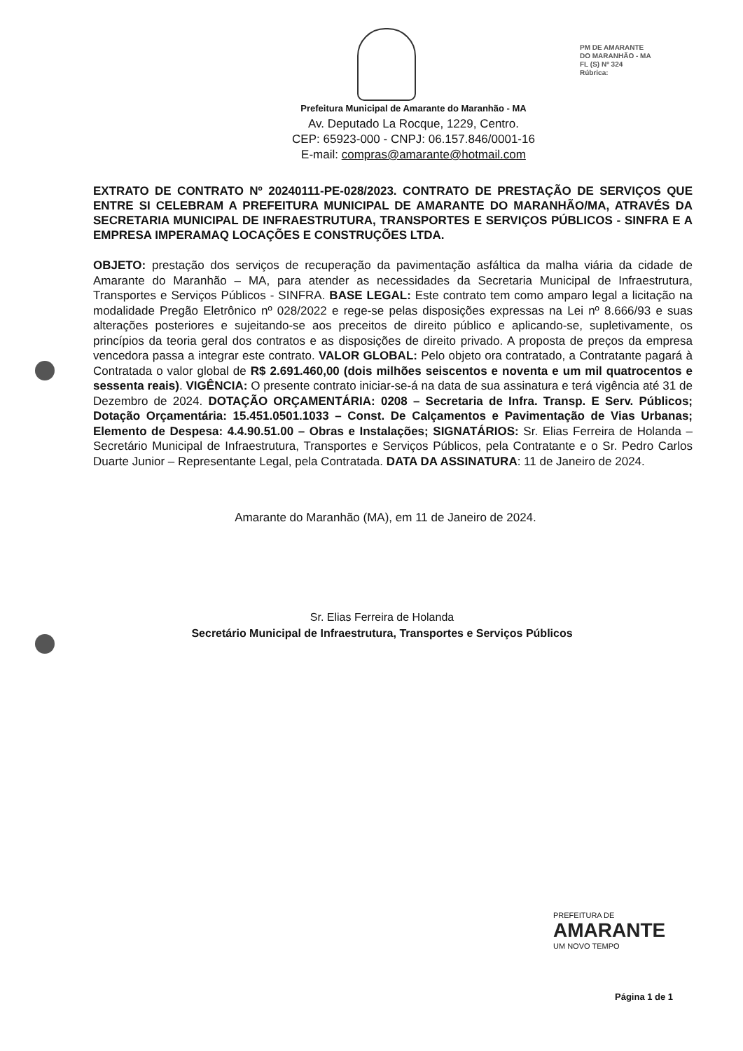PM DE AMARANTE
DO MARANHÃO - MA
FL (S) Nº 324
Rúbrica:
Prefeitura Municipal de Amarante do Maranhão - MA
Av. Deputado La Rocque, 1229, Centro.
CEP: 65923-000 - CNPJ: 06.157.846/0001-16
E-mail: compras@amarante@hotmail.com
EXTRATO DE CONTRATO Nº 20240111-PE-028/2023. CONTRATO DE PRESTAÇÃO DE SERVIÇOS QUE ENTRE SI CELEBRAM A PREFEITURA MUNICIPAL DE AMARANTE DO MARANHÃO/MA, ATRAVÉS DA SECRETARIA MUNICIPAL DE INFRAESTRUTURA, TRANSPORTES E SERVIÇOS PÚBLICOS - SINFRA E A EMPRESA IMPERAMAQ LOCAÇÕES E CONSTRUÇÕES LTDA.
OBJETO: prestação dos serviços de recuperação da pavimentação asfáltica da malha viária da cidade de Amarante do Maranhão – MA, para atender as necessidades da Secretaria Municipal de Infraestrutura, Transportes e Serviços Públicos - SINFRA. BASE LEGAL: Este contrato tem como amparo legal a licitação na modalidade Pregão Eletrônico nº 028/2022 e rege-se pelas disposições expressas na Lei nº 8.666/93 e suas alterações posteriores e sujeitando-se aos preceitos de direito público e aplicando-se, supletivamente, os princípios da teoria geral dos contratos e as disposições de direito privado. A proposta de preços da empresa vencedora passa a integrar este contrato. VALOR GLOBAL: Pelo objeto ora contratado, a Contratante pagará à Contratada o valor global de R$ 2.691.460,00 (dois milhões seiscentos e noventa e um mil quatrocentos e sessenta reais). VIGÊNCIA: O presente contrato iniciar-se-á na data de sua assinatura e terá vigência até 31 de Dezembro de 2024. DOTAÇÃO ORÇAMENTÁRIA: 0208 – Secretaria de Infra. Transp. E Serv. Públicos; Dotação Orçamentária: 15.451.0501.1033 – Const. De Calçamentos e Pavimentação de Vias Urbanas; Elemento de Despesa: 4.4.90.51.00 – Obras e Instalações; SIGNATÁRIOS: Sr. Elias Ferreira de Holanda – Secretário Municipal de Infraestrutura, Transportes e Serviços Públicos, pela Contratante e o Sr. Pedro Carlos Duarte Junior – Representante Legal, pela Contratada. DATA DA ASSINATURA: 11 de Janeiro de 2024.
Amarante do Maranhão (MA), em 11 de Janeiro de 2024.
Sr. Elias Ferreira de Holanda
Secretário Municipal de Infraestrutura, Transportes e Serviços Públicos
PREFEITURA DE
AMARANTE
UM NOVO TEMPO
Página 1 de 1